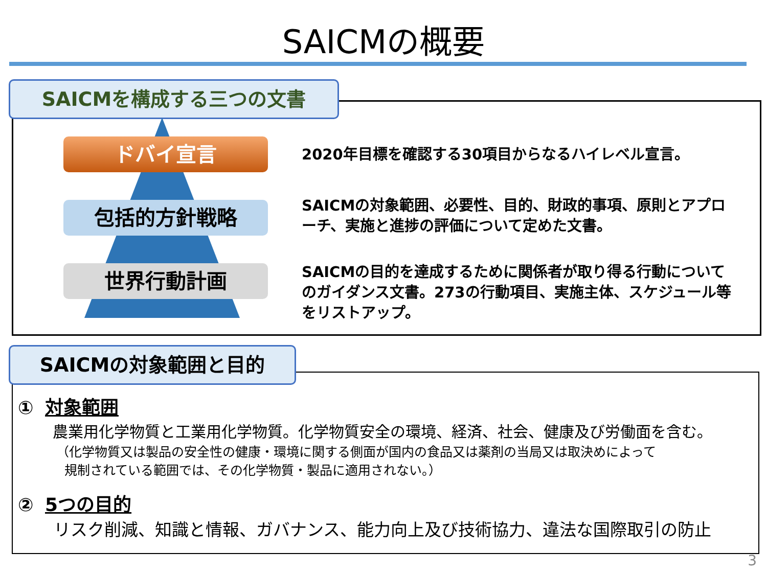SAICMの概要
SAICMを構成する三つの文書
ドバイ宣言
包括的方針戦略
世界行動計画
2020年目標を確認する30項目からなるハイレベル宣言。
SAICMの対象範囲、必要性、目的、財政的事項、原則とアプローチ、実施と進捗の評価について定めた文書。
SAICMの目的を達成するために関係者が取り得る行動についてのガイダンス文書。273の行動項目、実施主体、スケジュール等をリストアップ。
SAICMの対象範囲と目的
① 対象範囲
農業用化学物質と工業用化学物質。化学物質安全の環境、経済、社会、健康及び労働面を含む。
（化学物質又は製品の安全性の健康・環境に関する側面が国内の食品又は薬剤の当局又は取決めによって
規制されている範囲では、その化学物質・製品に適用されない。）
② 5つの目的
リスク削減、知識と情報、ガバナンス、能力向上及び技術協力、違法な国際取引の防止
3